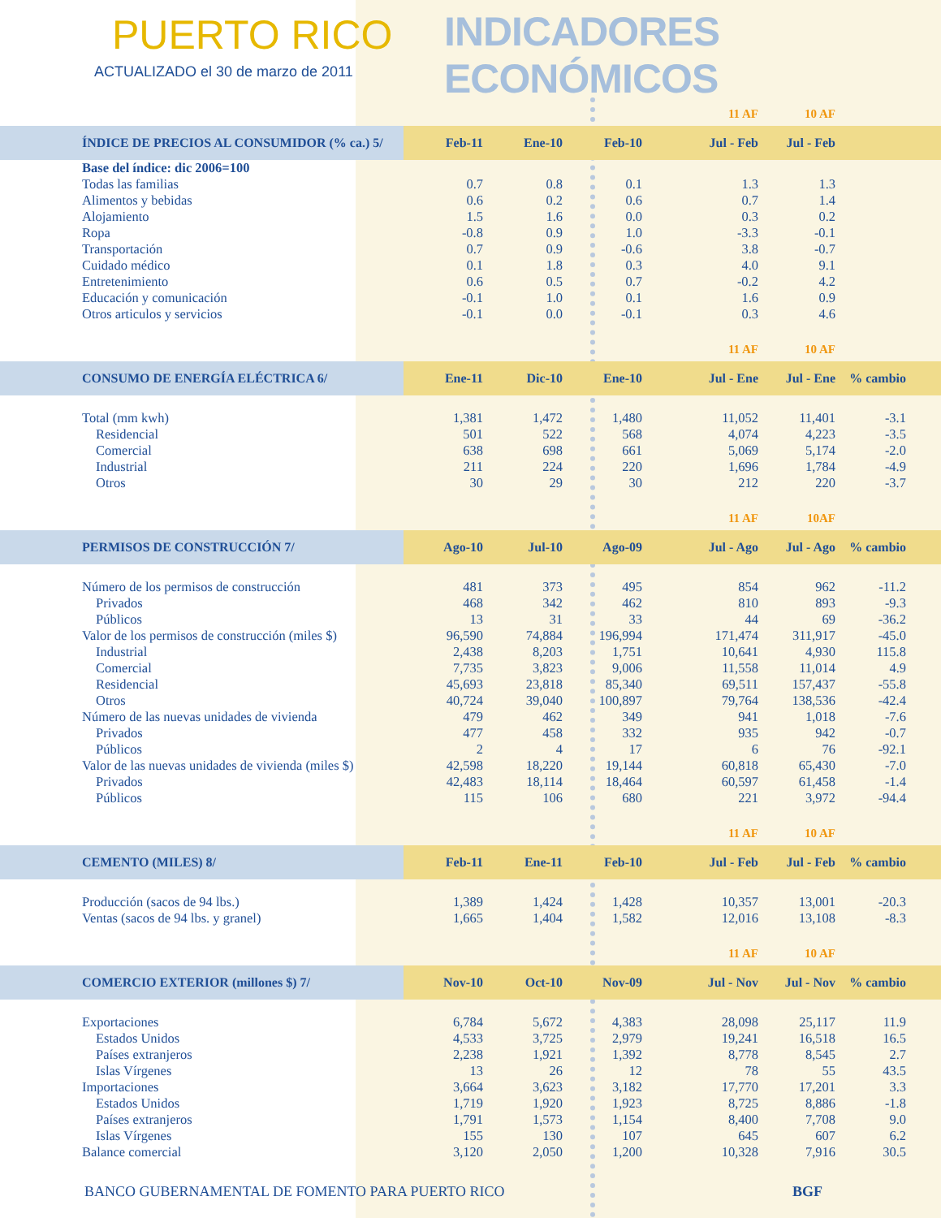PUERTO RICO
ACTUALIZADO el 30 de marzo de 2011
INDICADORES ECONÓMICOS
| | | | | 11 AF | 10 AF | | |
| --- | --- | --- | --- | --- | --- | --- | --- |
| ÍNDICE DE PRECIOS AL CONSUMIDOR (% ca.) 5/ | Feb-11 | Ene-10 | Feb-10 | Jul - Feb | Jul - Feb | | |
| Base del índice: dic 2006=100 | | | | | | | |
| Todas las familias | 0.7 | 0.8 | 0.1 | 1.3 | 1.3 | | |
| Alimentos y bebidas | 0.6 | 0.2 | 0.6 | 0.7 | 1.4 | | |
| Alojamiento | 1.5 | 1.6 | 0.0 | 0.3 | 0.2 | | |
| Ropa | -0.8 | 0.9 | 1.0 | -3.3 | -0.1 | | |
| Transportación | 0.7 | 0.9 | -0.6 | 3.8 | -0.7 | | |
| Cuidado médico | 0.1 | 1.8 | 0.3 | 4.0 | 9.1 | | |
| Entretenimiento | 0.6 | 0.5 | 0.7 | -0.2 | 4.2 | | |
| Educación y comunicación | -0.1 | 1.0 | 0.1 | 1.6 | 0.9 | | |
| Otros articulos y servicios | -0.1 | 0.0 | -0.1 | 0.3 | 4.6 | | |
| | | | | 11 AF | 10 AF | | |
| CONSUMO DE ENERGÍA ELÉCTRICA 6/ | Ene-11 | Dic-10 | Ene-10 | Jul - Ene | Jul - Ene | % cambio | |
| Total (mm kwh) | 1,381 | 1,472 | 1,480 | 11,052 | 11,401 | -3.1 | |
| Residencial | 501 | 522 | 568 | 4,074 | 4,223 | -3.5 | |
| Comercial | 638 | 698 | 661 | 5,069 | 5,174 | -2.0 | |
| Industrial | 211 | 224 | 220 | 1,696 | 1,784 | -4.9 | |
| Otros | 30 | 29 | 30 | 212 | 220 | -3.7 | |
| | | | | 11 AF | 10AF | | |
| PERMISOS DE CONSTRUCCIÓN 7/ | Ago-10 | Jul-10 | Ago-09 | Jul - Ago | Jul - Ago | % cambio | |
| Número de los permisos de construcción | 481 | 373 | 495 | 854 | 962 | -11.2 | |
| Privados | 468 | 342 | 462 | 810 | 893 | -9.3 | |
| Públicos | 13 | 31 | 33 | 44 | 69 | -36.2 | |
| Valor de los permisos de construcción (miles $) | 96,590 | 74,884 | 196,994 | 171,474 | 311,917 | -45.0 | |
| Industrial | 2,438 | 8,203 | 1,751 | 10,641 | 4,930 | 115.8 | |
| Comercial | 7,735 | 3,823 | 9,006 | 11,558 | 11,014 | 4.9 | |
| Residencial | 45,693 | 23,818 | 85,340 | 69,511 | 157,437 | -55.8 | |
| Otros | 40,724 | 39,040 | 100,897 | 79,764 | 138,536 | -42.4 | |
| Número de las nuevas unidades de vivienda | 479 | 462 | 349 | 941 | 1,018 | -7.6 | |
| Privados | 477 | 458 | 332 | 935 | 942 | -0.7 | |
| Públicos | 2 | 4 | 17 | 6 | 76 | -92.1 | |
| Valor de las nuevas unidades de vivienda (miles $) | 42,598 | 18,220 | 19,144 | 60,818 | 65,430 | -7.0 | |
| Privados | 42,483 | 18,114 | 18,464 | 60,597 | 61,458 | -1.4 | |
| Públicos | 115 | 106 | 680 | 221 | 3,972 | -94.4 | |
| | | | | 11 AF | 10 AF | | |
| CEMENTO (MILES) 8/ | Feb-11 | Ene-11 | Feb-10 | Jul - Feb | Jul - Feb | % cambio | |
| Producción (sacos de 94 lbs.) | 1,389 | 1,424 | 1,428 | 10,357 | 13,001 | -20.3 | |
| Ventas (sacos de 94 lbs. y granel) | 1,665 | 1,404 | 1,582 | 12,016 | 13,108 | -8.3 | |
| | | | | 11 AF | 10 AF | | |
| COMERCIO EXTERIOR (millones $) 7/ | Nov-10 | Oct-10 | Nov-09 | Jul - Nov | Jul - Nov | % cambio | |
| Exportaciones | 6,784 | 5,672 | 4,383 | 28,098 | 25,117 | 11.9 | |
| Estados Unidos | 4,533 | 3,725 | 2,979 | 19,241 | 16,518 | 16.5 | |
| Países extranjeros | 2,238 | 1,921 | 1,392 | 8,778 | 8,545 | 2.7 | |
| Islas Vírgenes | 13 | 26 | 12 | 78 | 55 | 43.5 | |
| Importaciones | 3,664 | 3,623 | 3,182 | 17,770 | 17,201 | 3.3 | |
| Estados Unidos | 1,719 | 1,920 | 1,923 | 8,725 | 8,886 | -1.8 | |
| Países extranjeros | 1,791 | 1,573 | 1,154 | 8,400 | 7,708 | 9.0 | |
| Islas Vírgenes | 155 | 130 | 107 | 645 | 607 | 6.2 | |
| Balance comercial | 3,120 | 2,050 | 1,200 | 10,328 | 7,916 | 30.5 | |
BANCO GUBERNAMENTAL DE FOMENTO PARA PUERTO RICO BGF